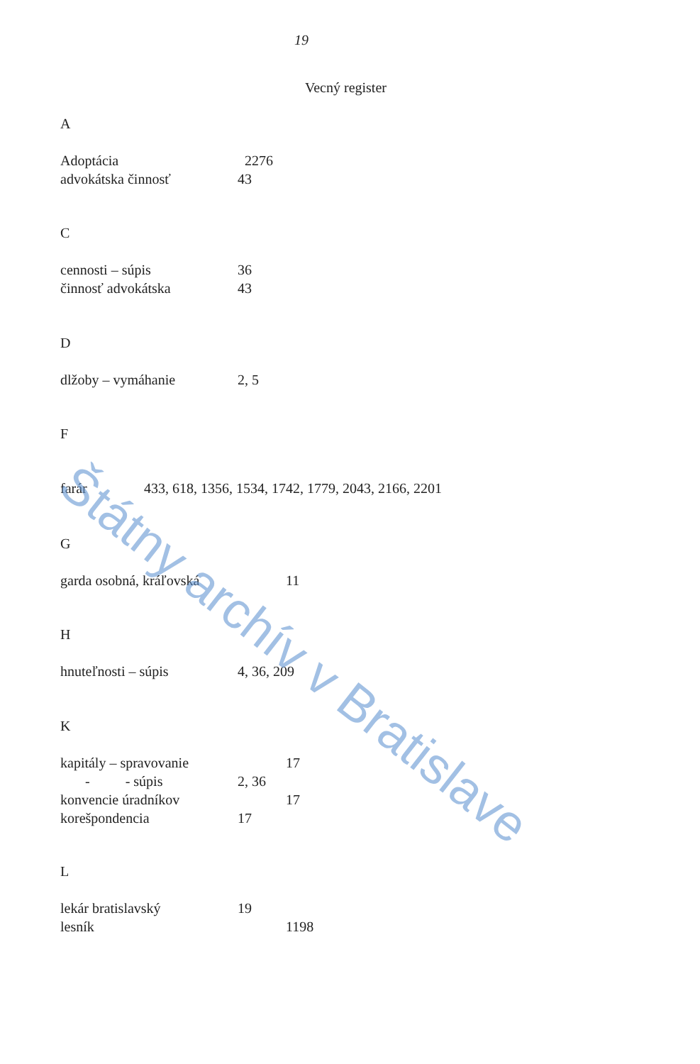19
Vecný register
A
Adoptácia 2276
advokátska činnosť 43
C
cennosti – súpis 36
činnosť advokátska 43
D
dlžoby – vymáhanie 2, 5
F
farár 433, 618, 1356, 1534, 1742, 1779, 2043, 2166, 2201
G
garda osobná, kráľovská 11
H
hnuteľnosti – súpis 4, 36, 209
K
kapitály – spravovanie 17
- - súpis 2, 36
konvencie úradníkov 17
korešpondencia 17
L
lekár bratislavský 19
lesník 1198
Štátny archív v Bratislave